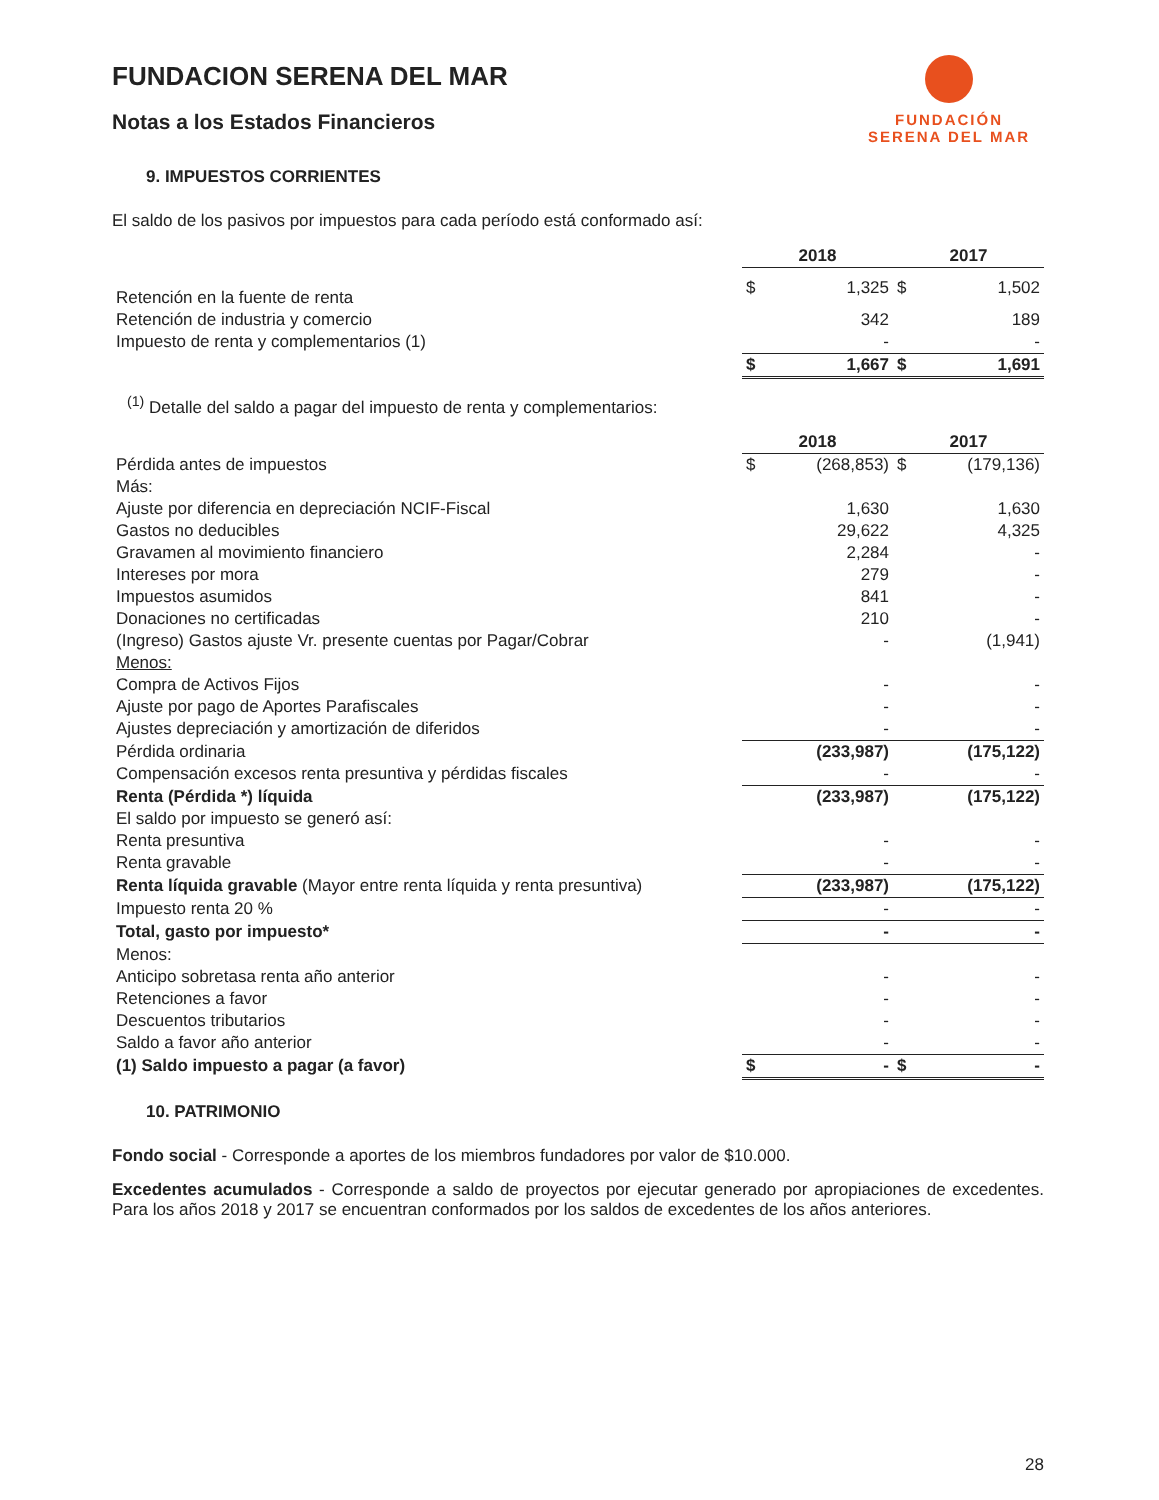FUNDACION SERENA DEL MAR
Notas a los Estados Financieros
FUNDACIÓN
SERENA DEL MAR
9. IMPUESTOS CORRIENTES
El saldo de los pasivos por impuestos para cada período está conformado así:
| | 2018 | | 2017 | |
| --- | --- | --- | --- | --- |
| Retención en la fuente de renta | $ | 1,325 | $ | 1,502 |
| Retención de industria y comercio | | 342 | | 189 |
| Impuesto de renta y complementarios (1) | | - | | - |
| | $ | 1,667 | $ | 1,691 |
<sup>(1)</sup> Detalle del saldo a pagar del impuesto de renta y complementarios:
| | 2018 | | 2017 | |
| --- | --- | --- | --- | --- |
| Pérdida antes de impuestos | $ | (268,853) | $ | (179,136) |
| Más: | | | | |
| Ajuste por diferencia en depreciación NCIF-Fiscal | | 1,630 | | 1,630 |
| Gastos no deducibles | | 29,622 | | 4,325 |
| Gravamen al movimiento financiero | | 2,284 | | - |
| Intereses por mora | | 279 | | - |
| Impuestos asumidos | | 841 | | - |
| Donaciones no certificadas | | 210 | | - |
| (Ingreso) Gastos ajuste Vr. presente cuentas por Pagar/Cobrar | | - | | (1,941) |
| Menos: | | | | |
| Compra de Activos Fijos | | - | | - |
| Ajuste por pago de Aportes Parafiscales | | - | | - |
| Ajustes depreciación y amortización de diferidos | | - | | - |
| Pérdida ordinaria | | (233,987) | | (175,122) |
| Compensación excesos renta presuntiva y pérdidas fiscales | | - | | - |
| Renta (Pérdida *) líquida | | (233,987) | | (175,122) |
| El saldo por impuesto se generó así: | | | | |
| Renta presuntiva | | - | | - |
| Renta gravable | | - | | - |
| Renta líquida gravable (Mayor entre renta líquida y renta presuntiva) | | (233,987) | | (175,122) |
| Impuesto renta 20 % | | - | | - |
| Total, gasto por impuesto* | | - | | - |
| Menos: | | | | |
| Anticipo sobretasa renta año anterior | | - | | - |
| Retenciones a favor | | - | | - |
| Descuentos tributarios | | - | | - |
| Saldo a favor año anterior | | - | | - |
| (1) Saldo impuesto a pagar (a favor) | $ | - | $ | - |
10. PATRIMONIO
Fondo social - Corresponde a aportes de los miembros fundadores por valor de $10.000.
Excedentes acumulados - Corresponde a saldo de proyectos por ejecutar generado por apropiaciones de excedentes. Para los años 2018 y 2017 se encuentran conformados por los saldos de excedentes de los años anteriores.
28